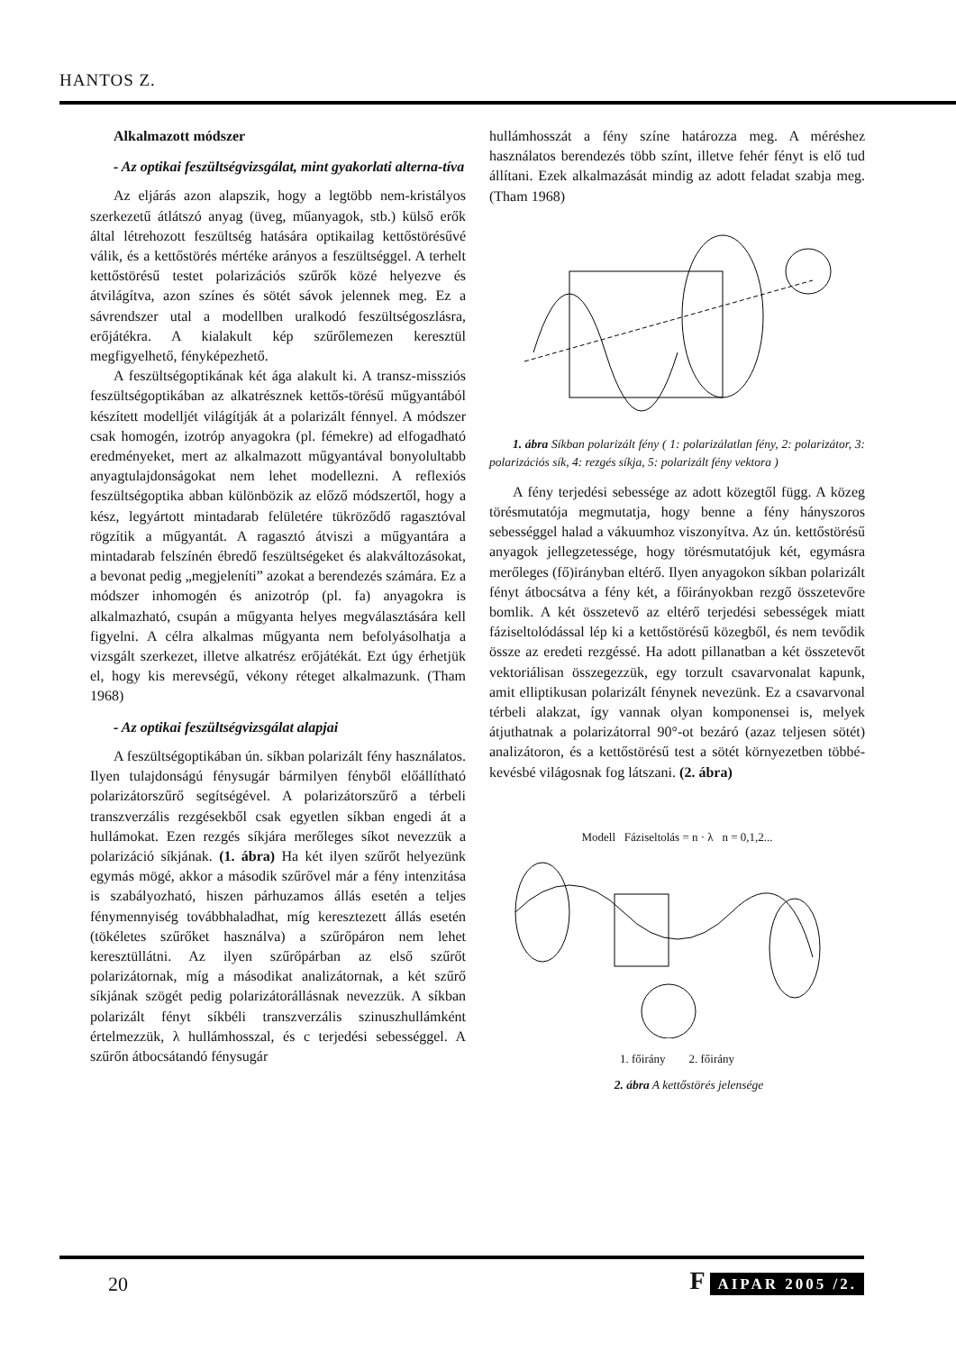HANTOS Z.
Alkalmazott módszer
- Az optikai feszültségvizsgálat, mint gyakorlati alterna-tíva
Az eljárás azon alapszik, hogy a legtöbb nem-kristályos szerkezetű átlátszó anyag (üveg, műanyagok, stb.) külső erők által létrehozott feszültség hatására optikailag kettőstörésűvé válik, és a kettőstörés mértéke arányos a feszültséggel. A terhelt kettőstörésű testet polarizációs szűrők közé helyezve és átvilágítva, azon színes és sötét sávok jelennek meg. Ez a sávrendszer utal a modellben uralkodó feszültségoszlásra, erőjátékra. A kialakult kép szűrőlemezen keresztül megfigyelhető, fényképezhető.
A feszültségoptikának két ága alakult ki. A transz-missziós feszültségoptikában az alkatrésznek kettős-törésű műgyantából készített modelljét világítják át a polarizált fénnyel. A módszer csak homogén, izotróp anyagokra (pl. fémekre) ad elfogadható eredményeket, mert az alkalmazott műgyantával bonyolultabb anyagtulajdonságokat nem lehet modellezni. A reflexiós feszültségoptika abban különbözik az előző módszertől, hogy a kész, legyártott mintadarab felületére tükröződő ragasztóval rögzítik a műgyantát. A ragasztó átviszi a műgyantára a mintadarab felszínén ébredő feszültségeket és alakváltozásokat, a bevonat pedig „megjeleníti” azokat a berendezés számára. Ez a módszer inhomogén és anizotróp (pl. fa) anyagokra is alkalmazható, csupán a műgyanta helyes megválasztására kell figyelni. A célra alkalmas műgyanta nem befolyásolhatja a vizsgált szerkezet, illetve alkatrész erőjátékát. Ezt úgy érhetjük el, hogy kis merevségű, vékony réteget alkalmazunk. (Tham 1968)
- Az optikai feszültségvizsgálat alapjai
A feszültségoptikában ún. síkban polarizált fény használatos. Ilyen tulajdonságú fénysugár bármilyen fényből előállítható polarizátorszűrő segítségével. A polarizátorszűrő a térbeli transzverzális rezgésekből csak egyetlen síkban engedi át a hullámokat. Ezen rezgés síkjára merőleges síkot nevezzük a polarizáció síkjának. (1. ábra) Ha két ilyen szűrőt helyezünk egymás mögé, akkor a második szűrővel már a fény intenzitása is szabályozható, hiszen párhuzamos állás esetén a teljes fénymennyiség továbbhaladhat, míg keresztezett állás esetén (tökéletes szűrőket használva) a szűrőpáron nem lehet keresztüllátni. Az ilyen szűrőpárban az első szűrőt polarizátornak, míg a másodikat analizátornak, a két szűrő síkjának szögét pedig polarizátorállásnak nevezzük. A síkban polarizált fényt síkbéli transzverzális szinuszhullámként értelmezzük, λ hullámhosszal, és c terjedési sebességgel. A szűrőn átbocsátandó fénysugár
hullámhosszát a fény színe határozza meg. A méréshez használatos berendezés több színt, illetve fehér fényt is elő tud állítani. Ezek alkalmazását mindig az adott feladat szabja meg. (Tham 1968)
1. ábra Síkban polarizált fény ( 1: polarizálatlan fény, 2: polarizátor, 3: polarizációs sík, 4: rezgés síkja, 5: polarizált fény vektora )
A fény terjedési sebessége az adott közegtől függ. A közeg törésmutatója megmutatja, hogy benne a fény hányszoros sebességgel halad a vákuumhoz viszonyítva. Az ún. kettőstörésű anyagok jellegzetessége, hogy törésmutatójuk két, egymásra merőleges (fő)irányban eltérő. Ilyen anyagokon síkban polarizált fényt átbocsátva a fény két, a főirányokban rezgő összetevőre bomlik. A két összetevő az eltérő terjedési sebességek miatt fáziseltolódással lép ki a kettőstörésű közegből, és nem tevődik össze az eredeti rezgéssé. Ha adott pillanatban a két összetevőt vektoriálisan összegezzük, egy torzult csavarvonalat kapunk, amit elliptikusan polarizált fénynek nevezünk. Ez a csavarvonal térbeli alakzat, így vannak olyan komponensei is, melyek átjuthatnak a polarizátorral 90°-ot bezáró (azaz teljesen sötét) analizátoron, és a kettőstörésű test a sötét környezetben többé-kevésbé világosnak fog látszani. (2. ábra)
Modell Fáziseltolás = n · λ n = 0,1,2...
1. főirány 2. főirány
2. ábra A kettőstörés jelensége
20 F AIPAR 2005 /2.